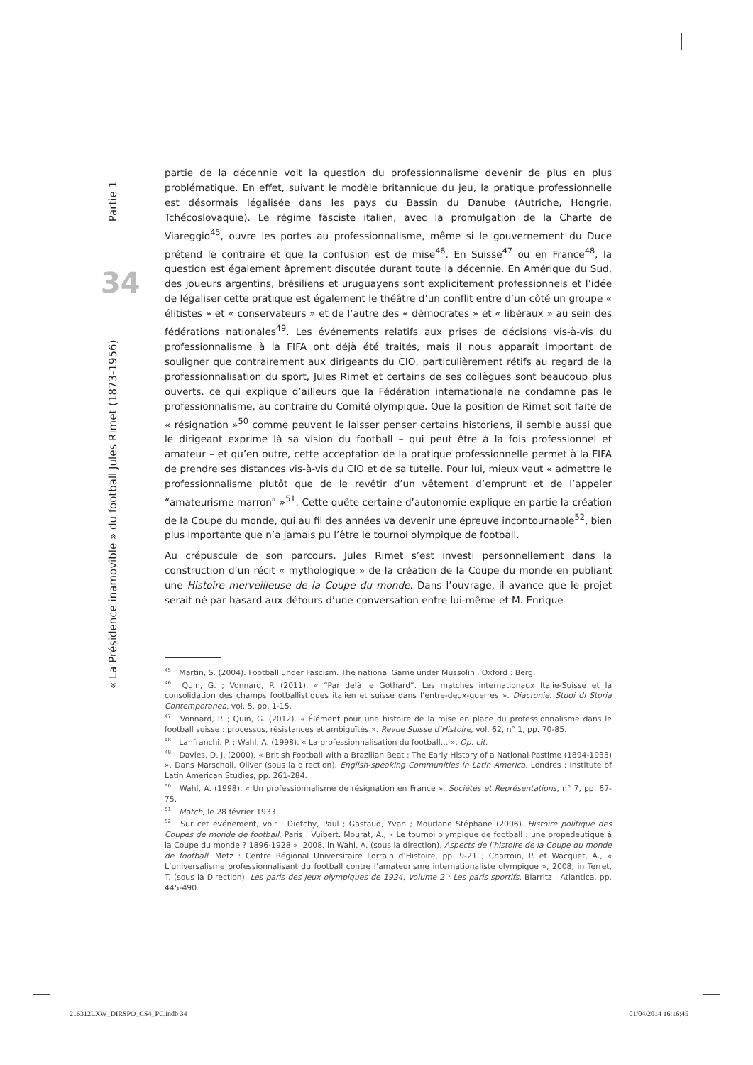Partie 1
34
« La Présidence inamovible » du football Jules Rimet (1873-1956)
partie de la décennie voit la question du professionnalisme devenir de plus en plus problématique. En effet, suivant le modèle britannique du jeu, la pratique professionnelle est désormais légalisée dans les pays du Bassin du Danube (Autriche, Hongrie, Tchécoslovaquie). Le régime fasciste italien, avec la promulgation de la Charte de Viareggio<sup>45</sup>, ouvre les portes au professionnalisme, même si le gouvernement du Duce prétend le contraire et que la confusion est de mise<sup>46</sup>. En Suisse<sup>47</sup> ou en France<sup>48</sup>, la question est également âprement discutée durant toute la décennie. En Amérique du Sud, des joueurs argentins, brésiliens et uruguayens sont explicitement professionnels et l’idée de légaliser cette pratique est également le théâtre d’un conflit entre d’un côté un groupe « élitistes » et « conservateurs » et de l’autre des « démocrates » et « libéraux » au sein des fédérations nationales<sup>49</sup>. Les événements relatifs aux prises de décisions vis-à-vis du professionnalisme à la FIFA ont déjà été traités, mais il nous apparaît important de souligner que contrairement aux dirigeants du CIO, particulièrement rétifs au regard de la professionnalisation du sport, Jules Rimet et certains de ses collègues sont beaucoup plus ouverts, ce qui explique d’ailleurs que la Fédération internationale ne condamne pas le professionnalisme, au contraire du Comité olympique. Que la position de Rimet soit faite de « résignation »<sup>50</sup> comme peuvent le laisser penser certains historiens, il semble aussi que le dirigeant exprime là sa vision du football – qui peut être à la fois professionnel et amateur – et qu’en outre, cette acceptation de la pratique professionnelle permet à la FIFA de prendre ses distances vis-à-vis du CIO et de sa tutelle. Pour lui, mieux vaut « admettre le professionnalisme plutôt que de le revêtir d’un vêtement d’emprunt et de l’appeler “amateurisme marron” »<sup>51</sup>. Cette quête certaine d’autonomie explique en partie la création de la Coupe du monde, qui au fil des années va devenir une épreuve incontournable<sup>52</sup>, bien plus importante que n’a jamais pu l’être le tournoi olympique de football.
Au crépuscule de son parcours, Jules Rimet s’est investi personnellement dans la construction d’un récit « mythologique » de la création de la Coupe du monde en publiant une Histoire merveilleuse de la Coupe du monde. Dans l’ouvrage, il avance que le projet serait né par hasard aux détours d’une conversation entre lui-même et M. Enrique
<sup>45</sup> Martin, S. (2004). Football under Fascism. The national Game under Mussolini. Oxford : Berg.
<sup>46</sup> Quin, G. ; Vonnard, P. (2011). « “Par delà le Gothard”. Les matches internationaux Italie-Suisse et la consolidation des champs footballistiques italien et suisse dans l’entre-deux-guerres ». Diacronie. Studi di Storia Contemporanea, vol. 5, pp. 1-15.
<sup>47</sup> Vonnard, P. ; Quin, G. (2012). « Élément pour une histoire de la mise en place du professionnalisme dans le football suisse : processus, résistances et ambiguïtés ». Revue Suisse d’Histoire, vol. 62, n° 1, pp. 70-85.
<sup>48</sup> Lanfranchi, P. ; Wahl, A. (1998). « La professionnalisation du football… ». Op. cit.
<sup>49</sup> Davies, D. J. (2000), « British Football with a Brazilian Beat : The Early History of a National Pastime (1894-1933) ». Dans Marschall, Oliver (sous la direction). English-speaking Communities in Latin America. Londres : Institute of Latin American Studies, pp. 261-284.
<sup>50</sup> Wahl, A. (1998). « Un professionnalisme de résignation en France ». Sociétés et Représentations, n° 7, pp. 67-75.
<sup>51</sup> Match, le 28 février 1933.
<sup>52</sup> Sur cet événement, voir : Dietchy, Paul ; Gastaud, Yvan ; Mourlane Stéphane (2006). Histoire politique des Coupes de monde de football. Paris : Vuibert. Mourat, A., « Le tournoi olympique de football : une propédeutique à la Coupe du monde ? 1896-1928 », 2008, in Wahl, A. (sous la direction), Aspects de l’histoire de la Coupe du monde de football. Metz : Centre Régional Universitaire Lorrain d’Histoire, pp. 9-21 ; Charroin, P. et Wacquet, A., « L’universalisme professionnalisant du football contre l’amateurisme internationaliste olympique », 2008, in Terret, T. (sous la Direction), Les paris des jeux olympiques de 1924, Volume 2 : Les paris sportifs. Biarritz : Atlantica, pp. 445-490.
216312LXW_DIRSPO_CS4_PC.indb 34 01/04/2014 16:16:45